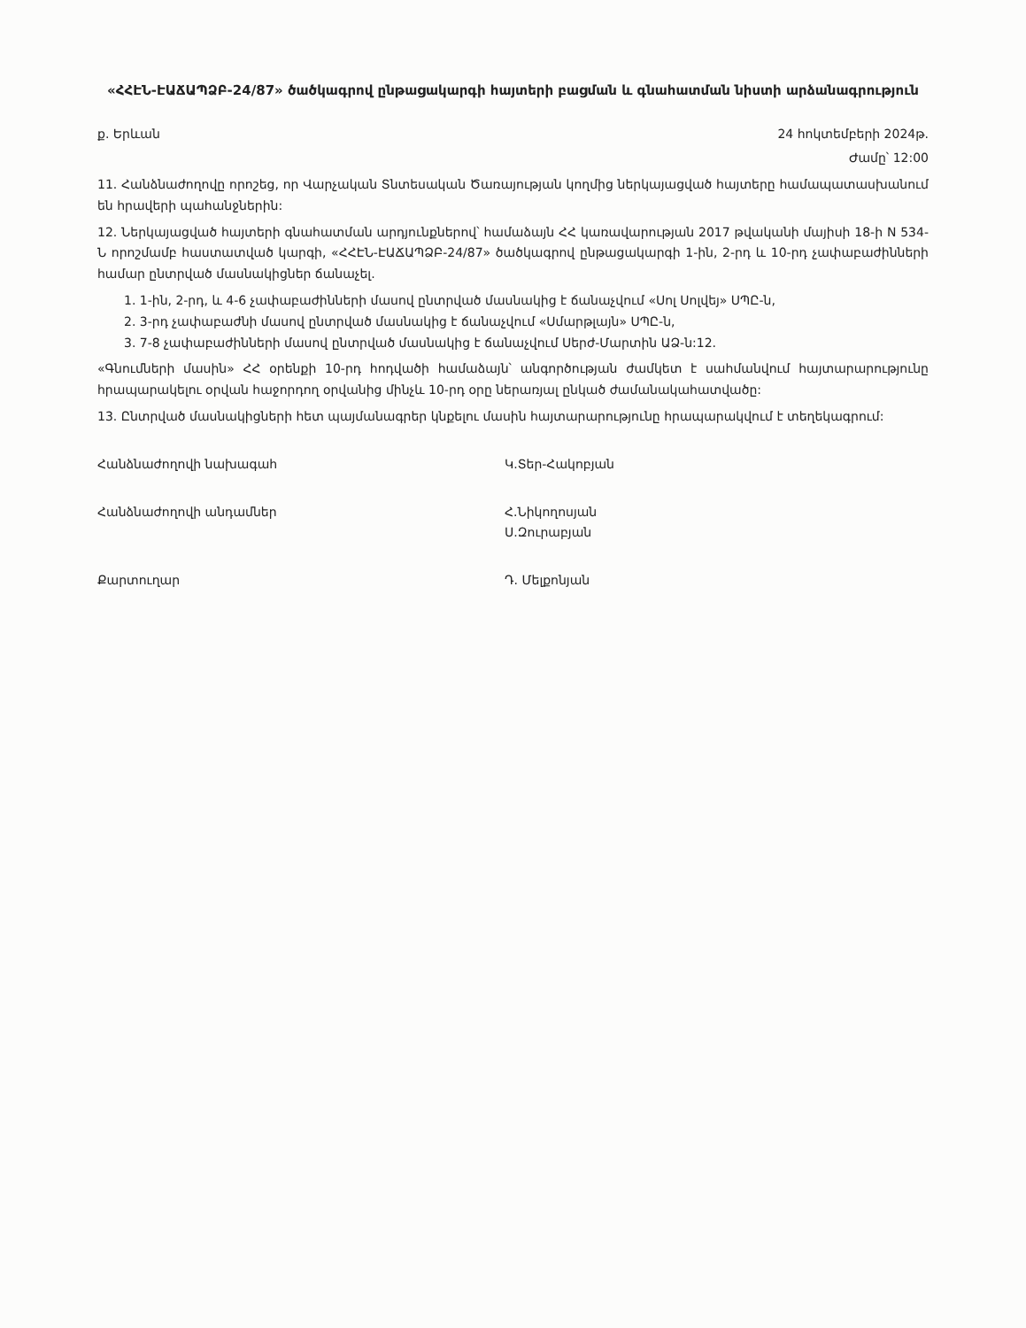«ՀՀԷՆ-ԷԱՃԱՊՁԲ-24/87» ծածկագրով ընթացակարգի հայտերի բացման և գնահատման նիստի արձանագրություն
ք. Երևան 24 հոկտեմբերի 2024թ.
Ժամը՝ 12:00
11. Հանձնաժողովը որոշեց, որ Վարչական Տնտեսական Ծառայության կողմից ներկայացված հայտերը համապատասխանում են հրավերի պահանջներին:
12. Ներկայացված հայտերի գնահատման արդյունքներով՝ համաձայն ՀՀ կառավարության 2017 թվականի մայիսի 18-ի N 534-Ն որոշմամբ հաստատված կարգի, «ՀՀԷՆ-ԷԱՃԱՊՁԲ-24/87» ծածկագրով ընթացակարգի 1-ին, 2-րդ և 10-րդ չափաբաժինների համար ընտրված մասնակիցներ ճանաչել.
1. 1-ին, 2-րդ, և 4-6 չափաբաժինների մասով ընտրված մասնակից է ճանաչվում «Սոլ Սոլվեյ» ՍՊԸ-ն,
2. 3-րդ չափաբաժնի մասով ընտրված մասնակից է ճանաչվում «Սմարթլայն» ՍՊԸ-ն,
3. 7-8 չափաբաժինների մասով ընտրված մասնակից է ճանաչվում Սերժ-Մարտին ԱՁ-ն:12.
«Գնումների մասին» ՀՀ օրենքի 10-րդ հոդվածի համաձայն՝ անգործության ժամկետ է սահմանվում հայտարարությունը հրապարակելու օրվան հաջորդող օրվանից մինչև 10-րդ օրը ներառյալ ընկած ժամանակահատվածը:
13. Ընտրված մասնակիցների հետ պայմանագրեր կնքելու մասին հայտարարությունը հրապարակվում է տեղեկագրում:
Հանձնաժողովի նախագահ Կ.Տեր-Հակոբյան
Հանձնաժողովի անդամներ Հ.Նիկողոսյան
Ս.Զուրաբյան
Քարտուղար Դ. Մելքոնյան